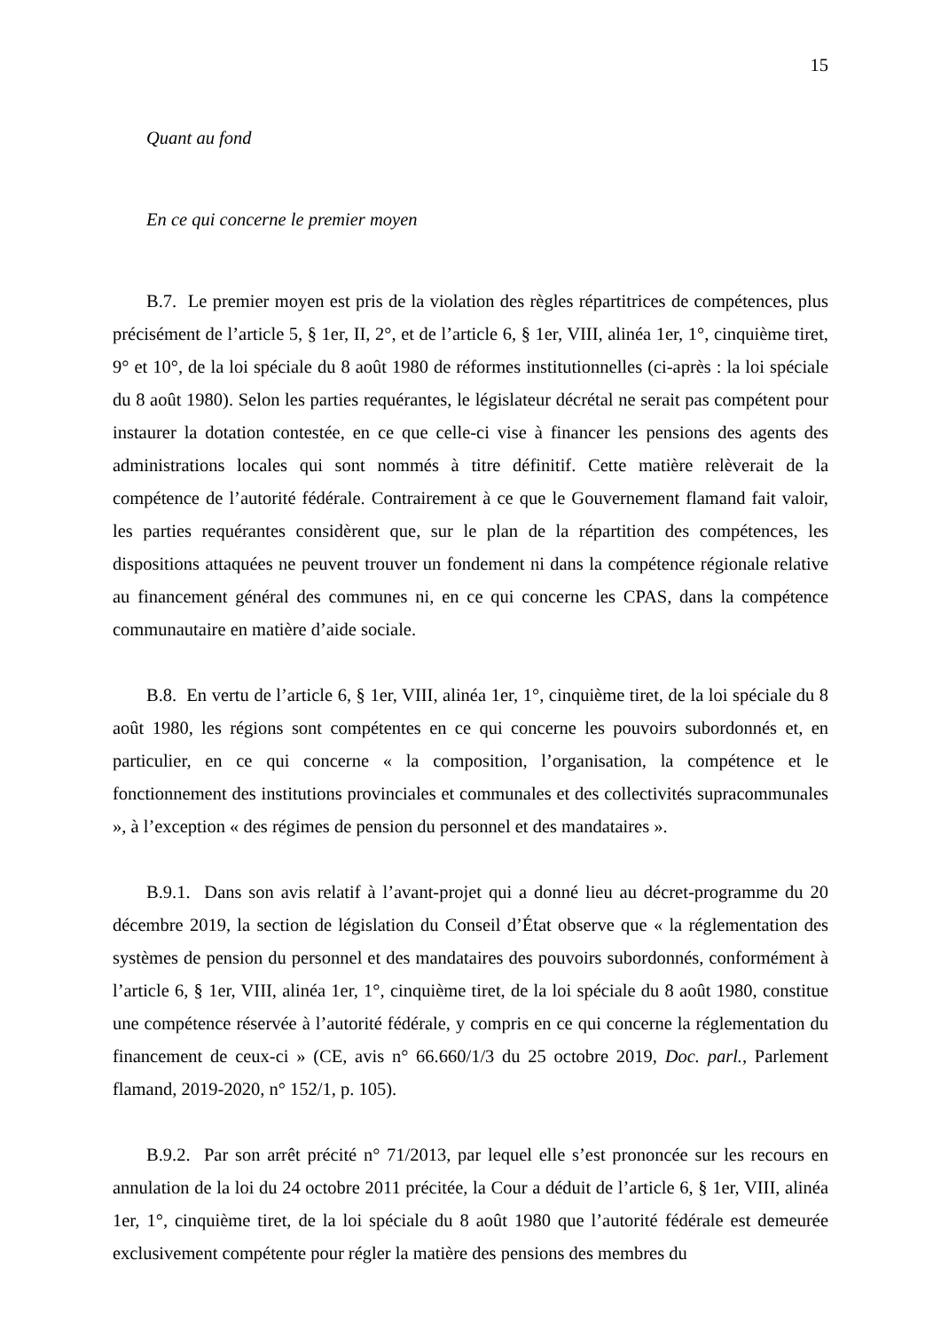15
Quant au fond
En ce qui concerne le premier moyen
B.7. Le premier moyen est pris de la violation des règles répartitrices de compétences, plus précisément de l’article 5, § 1er, II, 2°, et de l’article 6, § 1er, VIII, alinéa 1er, 1°, cinquième tiret, 9° et 10°, de la loi spéciale du 8 août 1980 de réformes institutionnelles (ci-après : la loi spéciale du 8 août 1980). Selon les parties requérantes, le législateur décrétal ne serait pas compétent pour instaurer la dotation contestée, en ce que celle-ci vise à financer les pensions des agents des administrations locales qui sont nommés à titre définitif. Cette matière relèverait de la compétence de l’autorité fédérale. Contrairement à ce que le Gouvernement flamand fait valoir, les parties requérantes considèrent que, sur le plan de la répartition des compétences, les dispositions attaquées ne peuvent trouver un fondement ni dans la compétence régionale relative au financement général des communes ni, en ce qui concerne les CPAS, dans la compétence communautaire en matière d’aide sociale.
B.8. En vertu de l’article 6, § 1er, VIII, alinéa 1er, 1°, cinquième tiret, de la loi spéciale du 8 août 1980, les régions sont compétentes en ce qui concerne les pouvoirs subordonnés et, en particulier, en ce qui concerne « la composition, l’organisation, la compétence et le fonctionnement des institutions provinciales et communales et des collectivités supracommunales », à l’exception « des régimes de pension du personnel et des mandataires ».
B.9.1. Dans son avis relatif à l’avant-projet qui a donné lieu au décret-programme du 20 décembre 2019, la section de législation du Conseil d’État observe que « la réglementation des systèmes de pension du personnel et des mandataires des pouvoirs subordonnés, conformément à l’article 6, § 1er, VIII, alinéa 1er, 1°, cinquième tiret, de la loi spéciale du 8 août 1980, constitue une compétence réservée à l’autorité fédérale, y compris en ce qui concerne la réglementation du financement de ceux-ci » (CE, avis n° 66.660/1/3 du 25 octobre 2019, Doc. parl., Parlement flamand, 2019-2020, n° 152/1, p. 105).
B.9.2. Par son arrêt précité n° 71/2013, par lequel elle s’est prononcée sur les recours en annulation de la loi du 24 octobre 2011 précitée, la Cour a déduit de l’article 6, § 1er, VIII, alinéa 1er, 1°, cinquième tiret, de la loi spéciale du 8 août 1980 que l’autorité fédérale est demeurée exclusivement compétente pour régler la matière des pensions des membres du